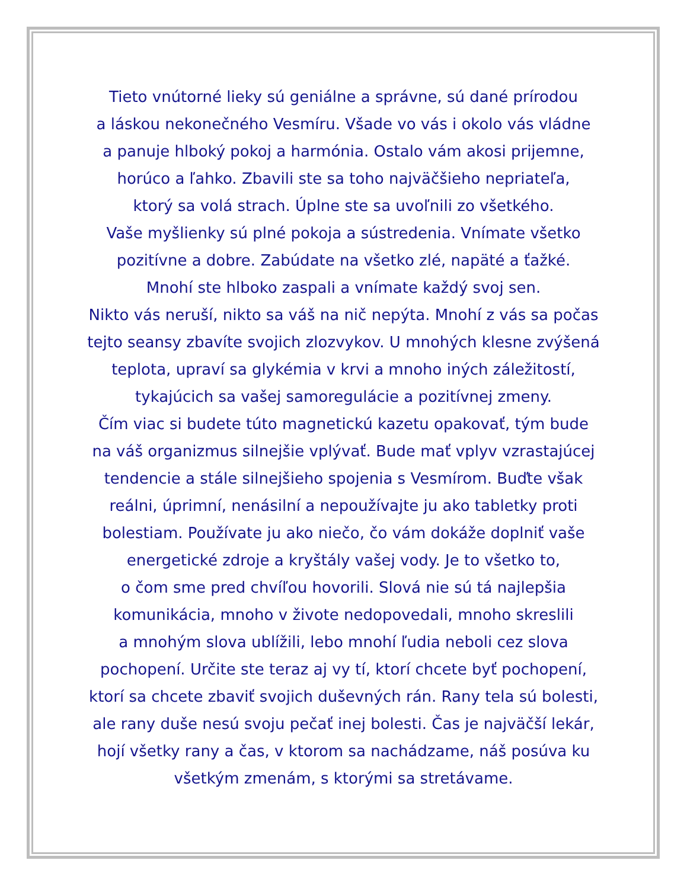Tieto vnútorné lieky sú geniálne a správne, sú dané prírodou
a láskou nekonečného Vesmíru. Všade vo vás i okolo vás vládne
a panuje hlboký pokoj a harmónia. Ostalo vám akosi prijemne,
horúco a ľahko. Zbavili ste sa toho najväčšieho nepriateľa,
ktorý sa volá strach. Úplne ste sa uvoľnili zo všetkého.
Vaše myšlienky sú plné pokoja a sústredenia. Vnímate všetko
pozitívne a dobre. Zabúdate na všetko zlé, napäté a ťažké.
Mnohí ste hlboko zaspali a vnímate každý svoj sen.
Nikto vás neruší, nikto sa váš na nič nepýta. Mnohí z vás sa počas
tejto seansy zbavíte svojich zlozvykov. U mnohých klesne zvýšená
teplota, upraví sa glykémia v krvi a mnoho iných záležitostí,
tykajúcich sa vašej samoregulácie a pozitívnej zmeny.
Čím viac si budete túto magnetickú kazetu opakovať, tým bude
na váš organizmus silnejšie vplývať. Bude mať vplyv vzrastajúcej
tendencie a stále silnejšieho spojenia s Vesmírom. Buďte však
reálni, úprimní, nenásilní a nepoužívajte ju ako tabletky proti
bolestiam. Používate ju ako niečo, čo vám dokáže doplniť vaše
energetické zdroje a kryštály vašej vody. Je to všetko to,
o čom sme pred chvíľou hovorili. Slová nie sú tá najlepšia
komunikácia, mnoho v živote nedopovedali, mnoho skreslili
a mnohým slova ublížili, lebo mnohí ľudia neboli cez slova
pochopení. Určite ste teraz aj vy tí, ktorí chcete byť pochopení,
ktorí sa chcete zbaviť svojich duševných rán. Rany tela sú bolesti,
ale rany duše nesú svoju pečať inej bolesti. Čas je najväčší lekár,
hojí všetky rany a čas, v ktorom sa nachádzame, náš posúva ku
všetkým zmenám, s ktorými sa stretávame.